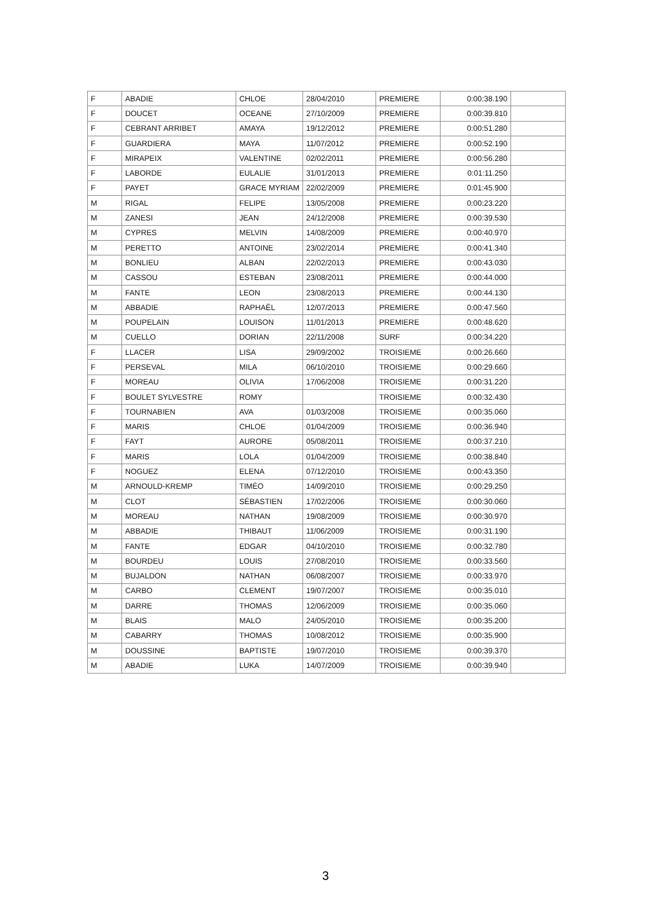| F | ABADIE | CHLOE | 28/04/2010 | PREMIERE | 0:00:38.190 | |
| F | DOUCET | OCEANE | 27/10/2009 | PREMIERE | 0:00:39.810 | |
| F | CEBRANT ARRIBET | AMAYA | 19/12/2012 | PREMIERE | 0:00:51.280 | |
| F | GUARDIERA | MAYA | 11/07/2012 | PREMIERE | 0:00:52.190 | |
| F | MIRAPEIX | VALENTINE | 02/02/2011 | PREMIERE | 0:00:56.280 | |
| F | LABORDE | EULALIE | 31/01/2013 | PREMIERE | 0:01:11.250 | |
| F | PAYET | GRACE MYRIAM | 22/02/2009 | PREMIERE | 0:01:45.900 | |
| M | RIGAL | FELIPE | 13/05/2008 | PREMIERE | 0:00:23.220 | |
| M | ZANESI | JEAN | 24/12/2008 | PREMIERE | 0:00:39.530 | |
| M | CYPRES | MELVIN | 14/08/2009 | PREMIERE | 0:00:40.970 | |
| M | PERETTO | ANTOINE | 23/02/2014 | PREMIERE | 0:00:41.340 | |
| M | BONLIEU | ALBAN | 22/02/2013 | PREMIERE | 0:00:43.030 | |
| M | CASSOU | ESTEBAN | 23/08/2011 | PREMIERE | 0:00:44.000 | |
| M | FANTE | LEON | 23/08/2013 | PREMIERE | 0:00:44.130 | |
| M | ABBADIE | RAPHAËL | 12/07/2013 | PREMIERE | 0:00:47.560 | |
| M | POUPELAIN | LOUISON | 11/01/2013 | PREMIERE | 0:00:48.620 | |
| M | CUELLO | DORIAN | 22/11/2008 | SURF | 0:00:34.220 | |
| F | LLACER | LISA | 29/09/2002 | TROISIEME | 0:00:26.660 | |
| F | PERSEVAL | MILA | 06/10/2010 | TROISIEME | 0:00:29.660 | |
| F | MOREAU | OLIVIA | 17/06/2008 | TROISIEME | 0:00:31.220 | |
| F | BOULET SYLVESTRE | ROMY | | TROISIEME | 0:00:32.430 | |
| F | TOURNABIEN | AVA | 01/03/2008 | TROISIEME | 0:00:35.060 | |
| F | MARIS | CHLOE | 01/04/2009 | TROISIEME | 0:00:36.940 | |
| F | FAYT | AURORE | 05/08/2011 | TROISIEME | 0:00:37.210 | |
| F | MARIS | LOLA | 01/04/2009 | TROISIEME | 0:00:38.840 | |
| F | NOGUEZ | ELENA | 07/12/2010 | TROISIEME | 0:00:43.350 | |
| M | ARNOULD-KREMP | TIMÉO | 14/09/2010 | TROISIEME | 0:00:29.250 | |
| M | CLOT | SÉBASTIEN | 17/02/2006 | TROISIEME | 0:00:30.060 | |
| M | MOREAU | NATHAN | 19/08/2009 | TROISIEME | 0:00:30.970 | |
| M | ABBADIE | THIBAUT | 11/06/2009 | TROISIEME | 0:00:31.190 | |
| M | FANTE | EDGAR | 04/10/2010 | TROISIEME | 0:00:32.780 | |
| M | BOURDEU | LOUIS | 27/08/2010 | TROISIEME | 0:00:33.560 | |
| M | BUJALDON | NATHAN | 06/08/2007 | TROISIEME | 0:00:33.970 | |
| M | CARBO | CLEMENT | 19/07/2007 | TROISIEME | 0:00:35.010 | |
| M | DARRE | THOMAS | 12/06/2009 | TROISIEME | 0:00:35.060 | |
| M | BLAIS | MALO | 24/05/2010 | TROISIEME | 0:00:35.200 | |
| M | CABARRY | THOMAS | 10/08/2012 | TROISIEME | 0:00:35.900 | |
| M | DOUSSINE | BAPTISTE | 19/07/2010 | TROISIEME | 0:00:39.370 | |
| M | ABADIE | LUKA | 14/07/2009 | TROISIEME | 0:00:39.940 | |
3